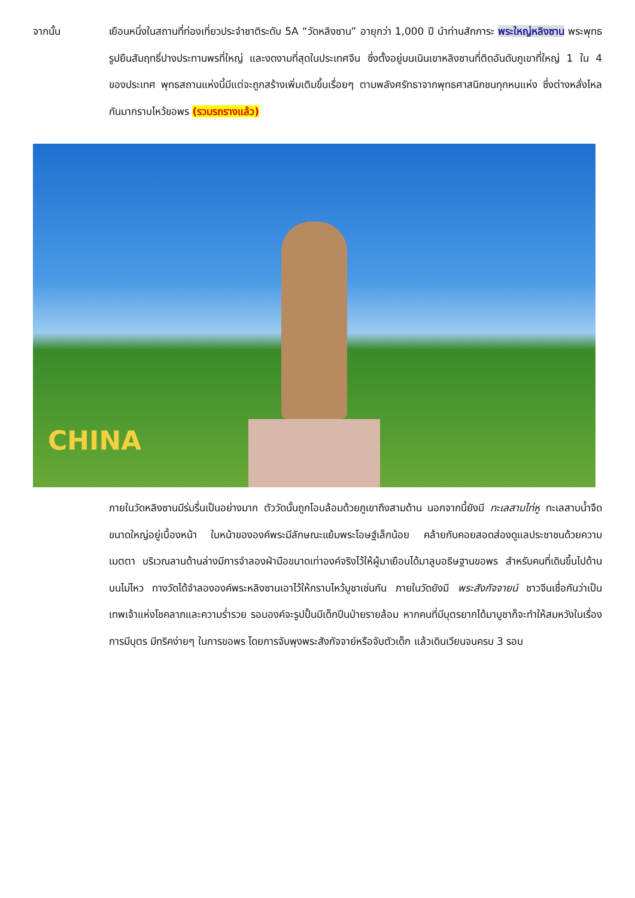จากนั้น
เยือนหนึ่งในสถานที่ท่องเที่ยวประจำชาติระดับ 5A “วัดหลิงซาน” อายุกว่า 1,000 ปี นำท่านสักการะ พระใหญ่หลิงซาน พระพุทธรูปยืนสัมฤทธิ์ปางประทานพรที่ใหญ่ และงดงามที่สุดในประเทศจีน ซึ่งตั้งอยู่บนเนินเขาหลิงซานที่ติดอันดับภูเขาที่ใหญ่ 1 ใน 4 ของประเทศ พุทธสถานแห่งนี้มีแต่จะถูกสร้างเพิ่มเติมขึ้นเรื่อยๆ ตามพลังศรัทธาจากพุทธศาสนิกชนทุกหนแห่ง ซึ่งต่างหลั่งไหลกันมากราบไหว้ขอพร (รวมรถรางแล้ว)
CHINA
ภายในวัดหลิงซานมีร่มรื่นเป็นอย่างมาก ตัววัดนั้นถูกโอบล้อมด้วยภูเขาถึงสามด้าน นอกจากนี้ยังมี ทะเลสาบไท่หู ทะเลสาบน้ำจืดขนาดใหญ่อยู่เบื้องหน้า ใบหน้าขององค์พระมีลักษณะแย้มพระโอษฐ์เล็กน้อย คล้ายกับคอยสอดส่องดูแลประชาชนด้วยความเมตตา บริเวณลานด้านล่างมีการจำลองฝ่ามือขนาดเท่าองค์จริงไว้ให้ผู้มาเยือนได้มาลูบอธิษฐานขอพร สำหรับคนที่เดินขึ้นไปด้านบนไม่ไหว ทางวัดได้จำลององค์พระหลิงซานเอาไว้ให้กราบไหว้บูชาเช่นกัน ภายในวัดยังมี พระสังกัจจายน์ ชาวจีนเชื่อกันว่าเป็นเทพเจ้าแห่งโชคลาภและความร่ำรวย รอบองค์จะรูปปั้นมีเด็กปีนป่ายรายล้อม หากคนที่มีบุตรยากได้มาบูชาก็จะทำให้สมหวังในเรื่องการมีบุตร มีทริคง่ายๆ ในการขอพร โดยการจับพุงพระสังกัจจาย์หรือจับตัวเด็ก แล้วเดินเวียนจนครบ 3 รอบ